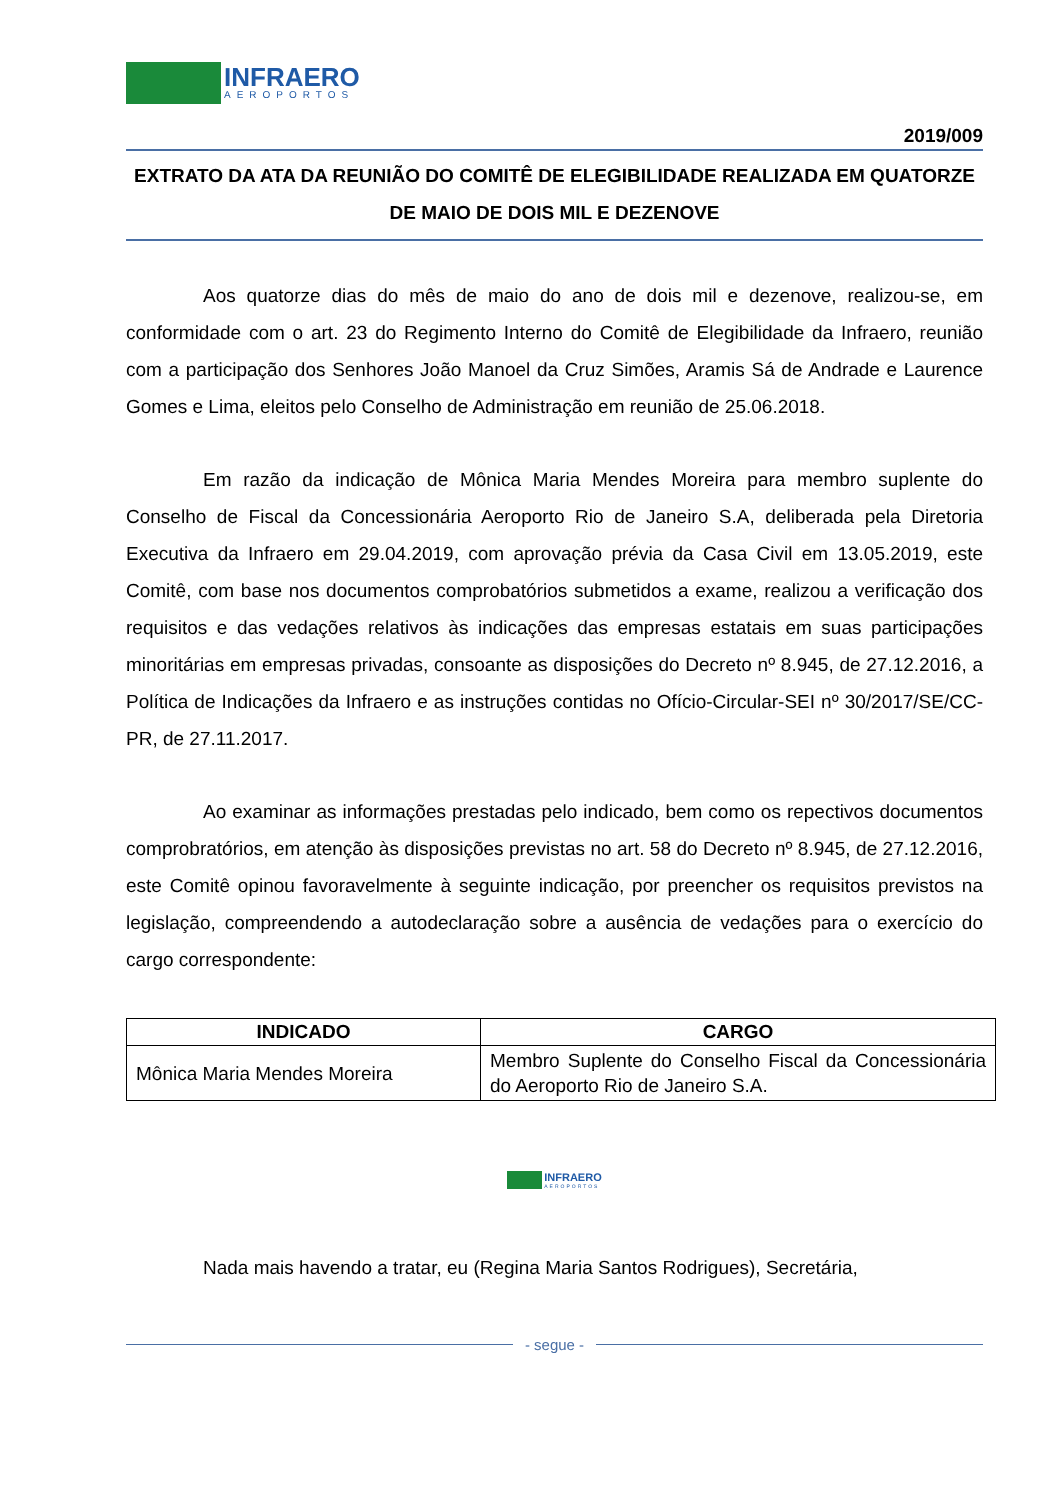INFRAERO
AEROPORTOS
2019/009
EXTRATO DA ATA DA REUNIÃO DO COMITÊ DE ELEGIBILIDADE REALIZADA EM QUATORZE DE MAIO DE DOIS MIL E DEZENOVE
Aos quatorze dias do mês de maio do ano de dois mil e dezenove, realizou-se, em conformidade com o art. 23 do Regimento Interno do Comitê de Elegibilidade da Infraero, reunião com a participação dos Senhores João Manoel da Cruz Simões, Aramis Sá de Andrade e Laurence Gomes e Lima, eleitos pelo Conselho de Administração em reunião de 25.06.2018.
Em razão da indicação de Mônica Maria Mendes Moreira para membro suplente do Conselho de Fiscal da Concessionária Aeroporto Rio de Janeiro S.A, deliberada pela Diretoria Executiva da Infraero em 29.04.2019, com aprovação prévia da Casa Civil em 13.05.2019, este Comitê, com base nos documentos comprobatórios submetidos a exame, realizou a verificação dos requisitos e das vedações relativos às indicações das empresas estatais em suas participações minoritárias em empresas privadas, consoante as disposições do Decreto nº 8.945, de 27.12.2016, a Política de Indicações da Infraero e as instruções contidas no Ofício-Circular-SEI nº 30/2017/SE/CC-PR, de 27.11.2017.
Ao examinar as informações prestadas pelo indicado, bem como os repectivos documentos comprobratórios, em atenção às disposições previstas no art. 58 do Decreto nº 8.945, de 27.12.2016, este Comitê opinou favoravelmente à seguinte indicação, por preencher os requisitos previstos na legislação, compreendendo a autodeclaração sobre a ausência de vedações para o exercício do cargo correspondente:
| INDICADO | CARGO |
| --- | --- |
| Mônica Maria Mendes Moreira | Membro Suplente do Conselho Fiscal da Concessionária do Aeroporto Rio de Janeiro S.A. |
INFRAERO
AEROPORTOS
Nada mais havendo a tratar, eu (Regina Maria Santos Rodrigues), Secretária,
- segue -